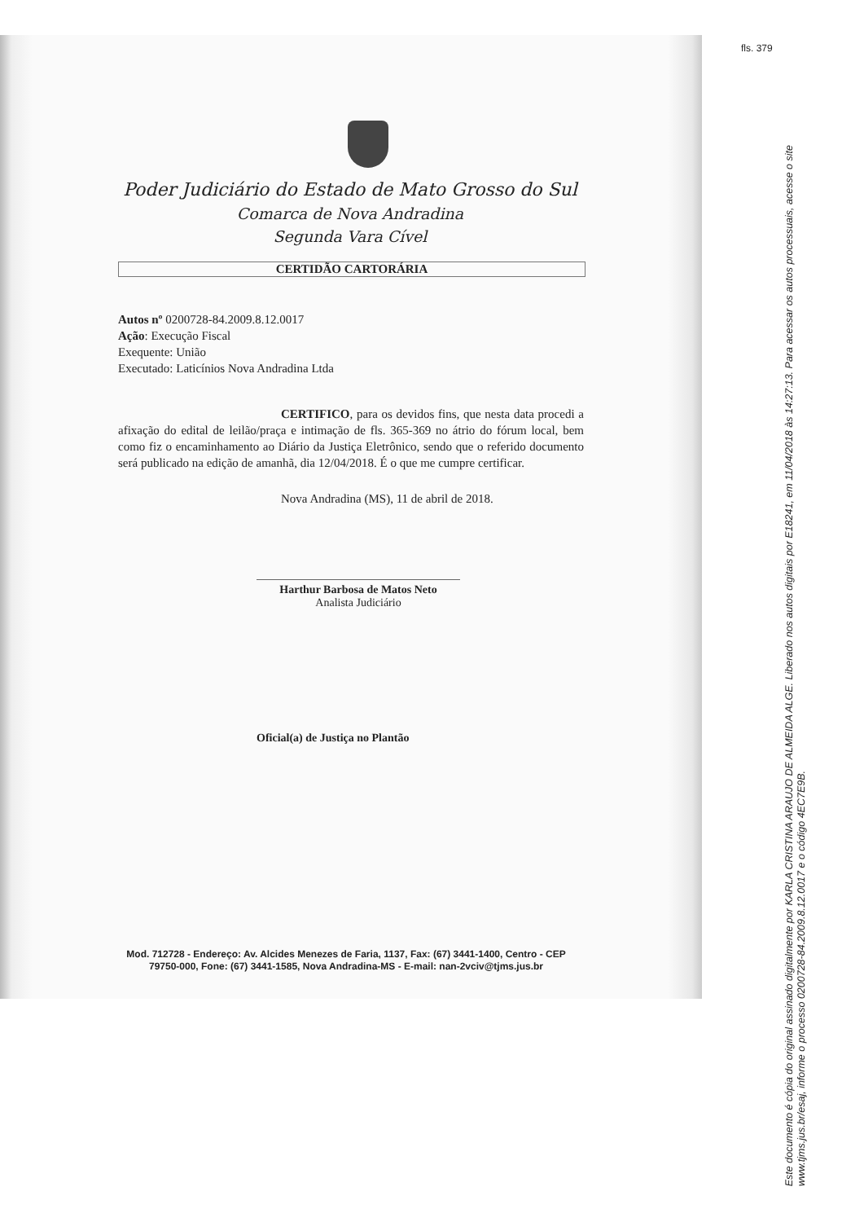Poder Judiciário do Estado de Mato Grosso do Sul
Comarca de Nova Andradina
Segunda Vara Cível
CERTIDÃO CARTORÁRIA
Autos nº 0200728-84.2009.8.12.0017
Ação: Execução Fiscal
Exequente: União
Executado: Laticínios Nova Andradina Ltda
CERTIFICO, para os devidos fins, que nesta data procedi a afixação do edital de leilão/praça e intimação de fls. 365-369 no átrio do fórum local, bem como fiz o encaminhamento ao Diário da Justiça Eletrônico, sendo que o referido documento será publicado na edição de amanhã, dia 12/04/2018. É o que me cumpre certificar.
Nova Andradina (MS), 11 de abril de 2018.
Harthur Barbosa de Matos Neto
Analista Judiciário
Oficial(a) de Justiça no Plantão
Mod. 712728 - Endereço: Av. Alcides Menezes de Faria, 1137, Fax: (67) 3441-1400, Centro - CEP 79750-000, Fone: (67) 3441-1585, Nova Andradina-MS - E-mail: nan-2vciv@tjms.jus.br
fls. 379
Este documento é cópia do original assinado digitalmente por KARLA CRISTINA ARAUJO DE ALMEIDA ALGE. Liberado nos autos digitais por E18241, em 11/04/2018 às 14:27:13. Para acessar os autos processuais, acesse o site www.tjms.jus.br/esaj, informe o processo 0200728-84.2009.8.12.0017 e o código 4EC7E9B.